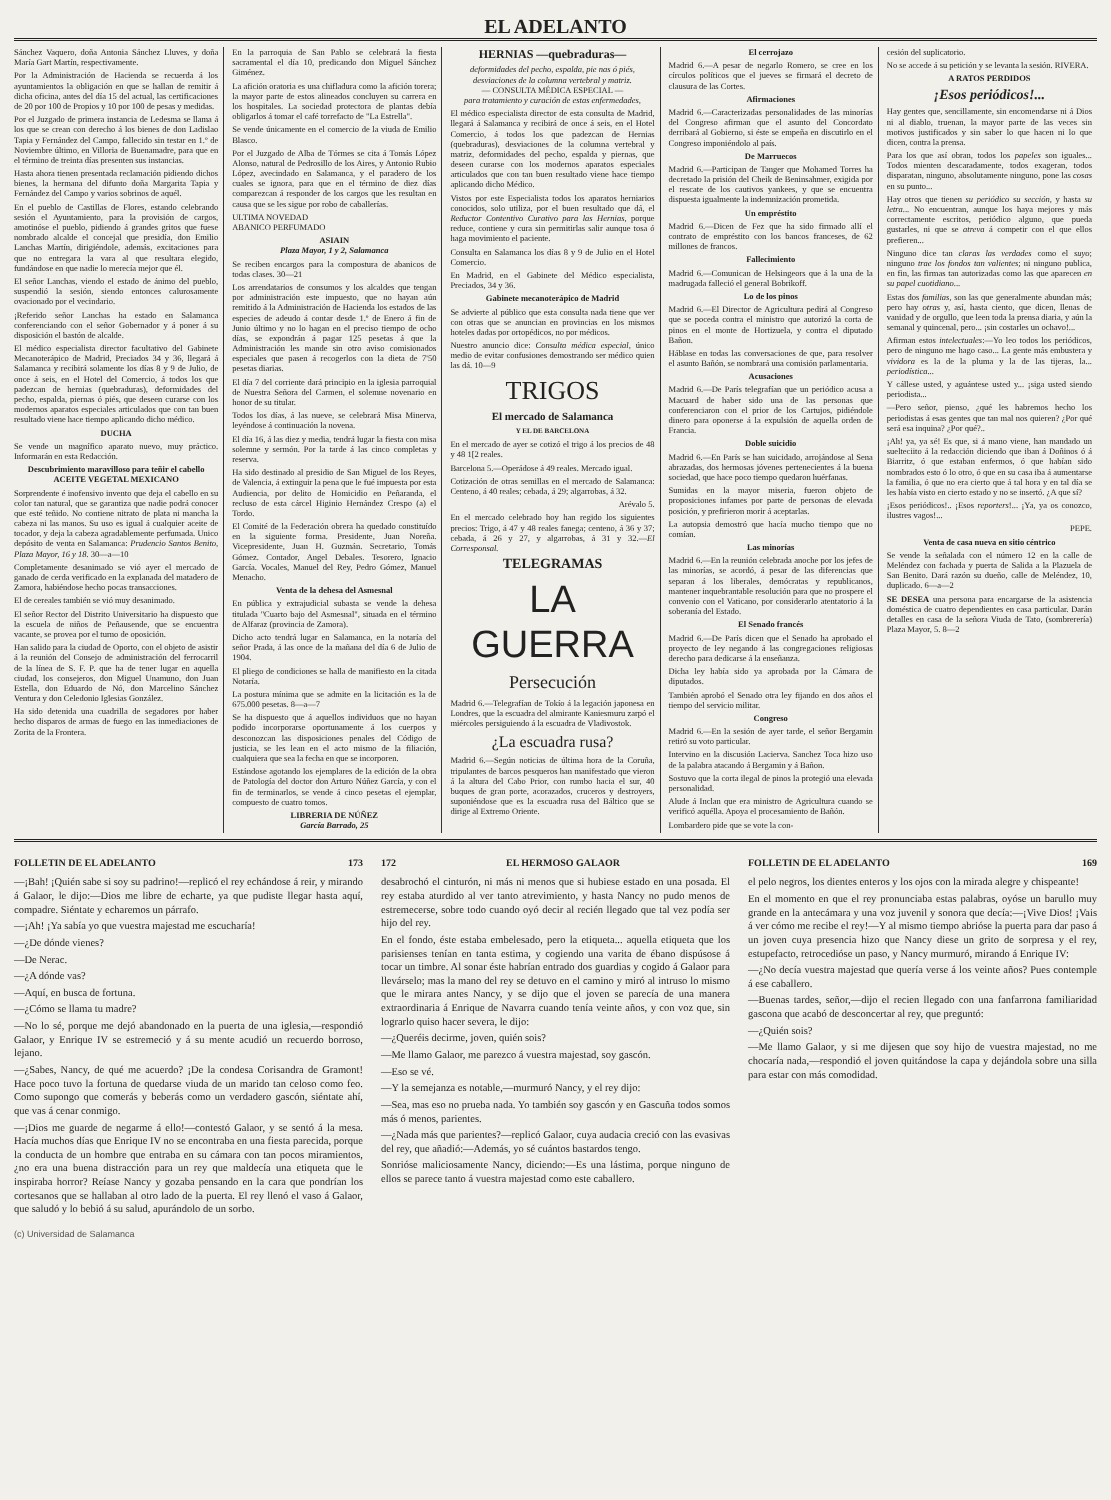EL ADELANTO
Sánchez Vaquero, doña Antonia Sánchez Lluves, y doña María Gart Martín, respectivamente.
Por la Administración de Hacienda se recuerda á los ayuntamientos la obligación en que se hallan de remitir á dicha oficina, antes del día 15 del actual, las certificaciones de 20 por 100 de Propios y 10 por 100 de pesas y medidas.
Por el Juzgado de primera instancia de Ledesma se llama á los que se crean con derecho á los bienes de don Ladislao Tapia y Fernández del Campo, fallecido sin testar en 1.º de Noviembre último, en Villoria de Buenamadre, para que en el término de treinta días presenten sus instancias.
Hasta ahora tienen presentada reclamación pidiendo dichos bienes, la hermana del difunto doña Margarita Tapia y Fernández del Campo y varios sobrinos de aquél.
En el pueblo de Castillas de Flores, estando celebrando sesión el Ayuntamiento, para la provisión de cargos, amotinóse el pueblo, pidiendo á grandes gritos que fuese nombrado alcalde el concejal que presidía, don Emilio Lanchas Martín, dirigiéndole, además, excitaciones para que no entregara la vara al que resultara elegido, fundándose en que nadie lo merecía mejor que él.
El señor Lanchas, viendo el estado de ánimo del pueblo, suspendió la sesión, siendo entonces calurosamente ovacionado por el vecindario.
¡Referido señor Lanchas ha estado en Salamanca conferenciando con el señor Gobernador y á poner á su disposición el bastón de alcalde.
El médico especialista director facultativo del Gabinete Mecanoterápico de Madrid, Preciados 34 y 36, llegará á Salamanca y recibirá solamente los días 8 y 9 de Julio, de once á seis, en el Hotel del Comercio, á todos los que padezcan de hernias (quebraduras), deformidades del pecho, espalda, piernas ó piés, que deseen curarse con los modernos aparatos especiales articulados que con tan buen resultado viene hace tiempo aplicando dicho médico.
DUCHA
Se vende un magnífico aparato nuevo, muy práctico. Informarán en esta Redacción.
Descubrimiento maravilloso para teñir el cabello
ACEITE VEGETAL MEXICANO
Sorprendente é inofensivo invento que deja el cabello en su color tan natural, que se garantiza que nadie podrá conocer que esté teñido. No contiene nitrato de plata ni mancha la cabeza ni las manos. Su uso es igual á cualquier aceite de tocador, y deja la cabeza agradablemente perfumada. Unico depósito de venta en Salamanca: Prudencio Santos Benito, Plaza Mayor, 16 y 18. 30—a—10
Completamente desanimado se vió ayer el mercado de ganado de cerda verificado en la explanada del matadero de Zamora, habiéndose hecho pocas transacciones.
El de cereales también se vió muy desanimado.
El señor Rector del Distrito Universitario ha dispuesto que la escuela de niños de Peñausende, que se encuentra vacante, se provea por el turno de oposición.
Han salido para la ciudad de Oporto, con el objeto de asistir á la reunión del Consejo de administración del ferrocarril de la línea de S. F. P. que ha de tener lugar en aquella ciudad, los consejeros, don Miguel Unamuno, don Juan Estella, don Eduardo de Nó, don Marcelino Sánchez Ventura y don Celedonio Iglesias González.
Ha sido detenida una cuadrilla de segadores por haber hecho disparos de armas de fuego en las inmediaciones de Zorita de la Frontera.
En la parroquia de San Pablo se celebrará la fiesta sacramental el día 10, predicando don Miguel Sánchez Giménez.
La afición oratoria es una chifladura como la afición torera; la mayor parte de estos alineados concluyen su carrera en los hospitales. La sociedad protectora de plantas debía obligarlos á tomar el café torrefacto de "La Estrella".
Se vende únicamente en el comercio de la viuda de Emilio Blasco.
Por el Juzgado de Alba de Tórmes se cita á Tomás López Alonso, natural de Pedrosillo de los Aires, y Antonio Rubio López, avecindado en Salamanca, y el paradero de los cuales se ignora, para que en el término de diez días comparezcan á responder de los cargos que les resultan en causa que se les sigue por robo de caballerías.
ULTIMA NOVEDAD
ABANICO PERFUMADO
ASIAIN
Plaza Mayor, 1 y 2, Salamanca
Se reciben encargos para la compostura de abanicos de todas clases. 30—21
Los arrendatarios de consumos y los alcaldes que tengan por administración este impuesto, que no hayan aún remitido á la Administración de Hacienda los estados de las especies de adeudo á contar desde 1.º de Enero á fin de Junio último y no lo hagan en el preciso tiempo de ocho días, se expondrán á pagar 125 pesetas á que la Administración les mande sin otro aviso comisionados especiales que pasen á recogerlos con la dieta de 7'50 pesetas diarias.
El día 7 del corriente dará principio en la iglesia parroquial de Nuestra Señora del Carmen, el solemne novenario en honor de su titular.
Todos los días, á las nueve, se celebrará Misa Minerva, leyéndose á continuación la novena.
El día 16, á las diez y media, tendrá lugar la fiesta con misa solemne y sermón. Por la tarde á las cinco completas y reserva.
Ha sido destinado al presidio de San Miguel de los Reyes, de Valencia, á extinguir la pena que le fué impuesta por esta Audiencia, por delito de Homicidio en Peñaranda, el recluso de esta cárcel Higinio Hernández Crespo (a) el Tordo.
El Comité de la Federación obrera ha quedado constituído en la siguiente forma. Presidente, Juan Noreña. Vicepresidente, Juan H. Guzmán. Secretario, Tomás Gómez. Contador, Angel Debales. Tesorero, Ignacio García. Vocales, Manuel del Rey, Pedro Gómez, Manuel Menacho.
Venta de la dehesa del Asmesnal
En pública y extrajudicial subasta se vende la dehesa titulada "Cuarto bajo del Asmesnal", situada en el término de Alfaraz (provincia de Zamora).
Dicho acto tendrá lugar en Salamanca, en la notaría del señor Prada, á las once de la mañana del día 6 de Julio de 1904.
El pliego de condiciones se halla de manifiesto en la citada Notaría.
La postura mínima que se admite en la licitación es la de 675.000 pesetas. 8—a—7
Se ha dispuesto que á aquellos individuos que no hayan podido incorporarse oportunamente á los cuerpos y desconozcan las disposiciones penales del Código de justicia, se les lean en el acto mismo de la filiación, cualquiera que sea la fecha en que se incorporen.
Estándose agotando los ejemplares de la edición de la obra de Patología del doctor don Arturo Núñez García, y con el fin de terminarlos, se vende á cinco pesetas el ejemplar, compuesto de cuatro tomos.
LIBRERIA DE NÚÑEZ
García Barrado, 25
HERNIAS —quebraduras—
deformidades del pecho, espalda, pie nas ó piés, desviaciones de la columna vertebral y matriz.
— CONSULTA MÉDICA ESPECIAL —
para tratamiento y curación de estas enfermedades,
El médico especialista director de esta consulta de Madrid, llegará á Salamanca y recibirá de once á seis, en el Hotel Comercio, á todos los que padezcan de Hernias (quebraduras), desviaciones de la columna vertebral y matriz, deformidades del pecho, espalda y piernas, que deseen curarse con los modernos aparatos especiales articulados que con tan buen resultado viene hace tiempo aplicando dicho Médico.
Vistos por este Especialista todos los aparatos herniarios conocidos, solo utiliza, por el buen resultado que dá, el Reductor Contentivo Curativo para las Hernias, porque reduce, contiene y cura sin permitirlas salir aunque tosa ó haga movimiento el paciente.
Consulta en Salamanca los días 8 y 9 de Julio en el Hotel Comercio.
En Madrid, en el Gabinete del Médico especialista, Preciados, 34 y 36.
Gabinete mecanoterápico de Madrid
Se advierte al público que esta consulta nada tiene que ver con otras que se anuncian en provincias en los mismos hoteles dadas por ortopédicos, no por médicos.
Nuestro anuncio dice: Consulta médica especial, único medio de evitar confusiones demostrando ser médico quien las dá. 10—9
TRIGOS
El mercado de Salamanca
Y EL DE BARCELONA
En el mercado de ayer se cotizó el trigo á los precios de 48 y 48 1[2 reales.
Barcelona 5.—Operádose á 49 reales. Mercado igual.
Cotización de otras semillas en el mercado de Salamanca: Centeno, á 40 reales; cebada, á 29; algarrobas, á 32.
Arévalo 5.
En el mercado celebrado hoy han regido los siguientes precios: Trigo, á 47 y 48 reales fanega; centeno, á 36 y 37; cebada, á 26 y 27, y algarrobas, á 31 y 32.—El Corresponsal.
TELEGRAMAS
LA GUERRA
Persecución
Madrid 6.—Telegrafían de Tokío á la legación japonesa en Londres, que la escuadra del almirante Kaniesmuru zarpó el miércoles persiguiendo á la escuadra de Vladivostok.
¿La escuadra rusa?
Madrid 6.—Según noticias de última hora de la Coruña, tripulantes de barcos pesqueros han manifestado que vieron á la altura del Cabo Prior, con rumbo hacia el sur, 40 buques de gran porte, acorazados, cruceros y destroyers, suponiéndose que es la escuadra rusa del Báltico que se dirige al Extremo Oriente.
El cerrojazo
Madrid 6.—A pesar de negarlo Romero, se cree en los círculos políticos que el jueves se firmará el decreto de clausura de las Cortes.
Afirmaciones
Madrid 6.—Caracterizadas personalidades de las minorías del Congreso afirman que el asunto del Concordato derribará al Gobierno, si éste se empeña en discutirlo en el Congreso imponiéndolo al país.
De Marruecos
Madrid 6.—Participan de Tanger que Mohamed Torres ha decretado la prisión del Cheik de Beninsahmer, exigida por el rescate de los cautivos yankees, y que se encuentra dispuesta igualmente la indemnización prometida.
Un empréstito
Madrid 6.—Dicen de Fez que ha sido firmado allí el contrato de empréstito con los bancos franceses, de 62 millones de francos.
Fallecimiento
Madrid 6.—Comunican de Helsingeors que á la una de la madrugada falleció el general Bobrikoff.
Lo de los pinos
Madrid 6.—El Director de Agricultura pedirá al Congreso que se poceda contra el ministro que autorizó la corta de pinos en el monte de Hortizuela, y contra el diputado Bañon.
Háblase en todas las conversaciones de que, para resolver el asunto Bañón, se nombrará una comisión parlamentaria.
Acusaciones
Madrid 6.—De París telegrafían que un periódico acusa a Macuard de haber sido una de las personas que conferenciaron con el prior de los Cartujos, pidiéndole dinero para oponerse á la expulsión de aquella orden de Francia.
Doble suicidio
Madrid 6.—En París se han suicidado, arrojándose al Sena abrazadas, dos hermosas jóvenes pertenecientes á la buena sociedad, que hace poco tiempo quedaron huérfanas.
Sumidas en la mayor miseria, fueron objeto de proposiciones infames por parte de personas de elevada posición, y prefirieron morir á aceptarlas.
La autopsia demostró que hacía mucho tiempo que no comían.
Las minorías
Madrid 6.—En la reunión celebrada anoche por los jefes de las minorías, se acordó, á pesar de las diferencias que separan á los liberales, demócratas y republicanos, mantener inquebrantable resolución para que no prospere el convenio con el Vaticano, por considerarlo atentatorio á la soberanía del Estado.
El Senado francés
Madrid 6.—De París dicen que el Senado ha aprobado el proyecto de ley negando á las congregaciones religiosas derecho para dedicarse á la enseñanza.
Dicha ley había sido ya aprobada por la Cámara de diputados.
También aprobó el Senado otra ley fijando en dos años el tiempo del servicio militar.
Congreso
Madrid 6.—En la sesión de ayer tarde, el señor Bergamin retiró su voto particular.
Intervino en la discusión Lacierva. Sanchez Toca hizo uso de la palabra atacando á Bergamin y á Bañon.
Sostuvo que la corta ilegal de pinos la protegió una elevada personalidad.
Alude á Inclan que era ministro de Agricultura cuando se verificó aquélla. Apoya el procesamiento de Bañón.
Lombardero pide que se vote la con-
cesión del suplicatorio.
No se accede á su petición y se levanta la sesión. RIVERA.
A RATOS PERDIDOS
¡Esos periódicos!...
Hay gentes que, sencillamente, sin encomendarse ni á Dios ni al diablo, truenan, la mayor parte de las veces sin motivos justificados y sin saber lo que hacen ni lo que dicen, contra la prensa.
Para los que así obran, todos los papeles son iguales... Todos mienten descaradamente, todos exageran, todos disparatan, ninguno, absolutamente ninguno, pone las cosas en su punto...
Hay otros que tienen su periódico su sección, y hasta su letra... No encuentran, aunque los haya mejores y más correctamente escritos, periódico alguno, que pueda gustarles, ni que se atreva á competir con el que ellos prefieren...
Ninguno dice tan claras las verdades como el suyo; ninguno trae los fondos tan valientes; ni ninguno publica, en fin, las firmas tan autorizadas como las que aparecen en su papel cuotidiano...
Estas dos familias, son las que generalmente abundan más; pero hay otras y, así, hasta ciento, que dicen, llenas de vanidad y de orgullo, que leen toda la prensa diaria, y aún la semanal y quincenal, pero... ¡sin costarles un ochavo!...
Afirman estos intelectuales:—Yo leo todos los periódicos, pero de ninguno me hago caso... La gente más embustera y vividora es la de la pluma y la de las tijeras, la... periodística...
Y cállese usted, y aguántese usted y... ¡siga usted siendo periodista...
—Pero señor, pienso, ¿qué les habremos hecho los periodistas á esas gentes que tan mal nos quieren? ¿Por qué será esa inquina? ¿Por qué?..
¡Ah! ya, ya sé! Es que, si á mano viene, han mandado un suelteciito á la redacción diciendo que iban á Doñinos ó á Biarritz, ó que estaban enfermos, ó que habían sido nombrados esto ó lo otro, ó que en su casa iba á aumentarse la familia, ó que no era cierto que á tal hora y en tal día se les había visto en cierto estado y no se insertó. ¿A que sí?
¡Esos periódicos!.. ¡Esos reporters!... ¡Ya, ya os conozco, ilustres vagos!...
PEPE.
Venta de casa nueva en sitio céntrico
Se vende la señalada con el número 12 en la calle de Meléndez con fachada y puerta de Salida a la Plazuela de San Benito. Dará razón su dueño, calle de Meléndez, 10, duplicado. 6—a—2
SE DESEA una persona para encargarse de la asistencia doméstica de cuatro dependientes en casa particular. Darán detalles en casa de la señora Viuda de Tato, (sombrerería) Plaza Mayor, 5. 8—2
FOLLETIN DE EL ADELANTO 173
—¡Bah! ¡Quién sabe si soy su padrino!—replicó el rey echándose á reir, y mirando á Galaor, le dijo:—Dios me libre de echarte, ya que pudiste llegar hasta aquí, compadre. Siéntate y echaremos un párrafo.
—¡Ah! ¡Ya sabía yo que vuestra majestad me escucharía!
—¿De dónde vienes?
—De Nerac.
—¿A dónde vas?
—Aquí, en busca de fortuna.
—¿Cómo se llama tu madre?
—No lo sé, porque me dejó abandonado en la puerta de una iglesia,—respondió Galaor, y Enrique IV se estremeció y á su mente acudió un recuerdo borroso, lejano.
—¿Sabes, Nancy, de qué me acuerdo? ¡De la condesa Corisandra de Gramont! Hace poco tuvo la fortuna de quedarse viuda de un marido tan celoso como feo. Como supongo que comerás y beberás como un verdadero gascón, siéntate ahí, que vas á cenar conmigo.
—¡Dios me guarde de negarme á ello!—contestó Galaor, y se sentó á la mesa. Hacía muchos días que Enrique IV no se encontraba en una fiesta parecida, porque la conducta de un hombre que entraba en su cámara con tan pocos miramientos, ¿no era una buena distracción para un rey que maldecía una etiqueta que le inspiraba horror? Reíase Nancy y gozaba pensando en la cara que pondrían los cortesanos que se hallaban al otro lado de la puerta. El rey llenó el vaso á Galaor, que saludó y lo bebió á su salud, apurándolo de un sorbo.
172 EL HERMOSO GALAOR
desabrochó el cinturón, ni más ni menos que si hubiese estado en una posada. El rey estaba aturdido al ver tanto atrevimiento, y hasta Nancy no pudo menos de estremecerse, sobre todo cuando oyó decir al recién llegado que tal vez podía ser hijo del rey.
En el fondo, éste estaba embelesado, pero la etiqueta... aquella etiqueta que los parisienses tenían en tanta estima, y cogiendo una varita de ébano dispúsose á tocar un timbre. Al sonar éste habrían entrado dos guardias y cogido á Galaor para llevárselo; mas la mano del rey se detuvo en el camino y miró al intruso lo mismo que le mirara antes Nancy, y se dijo que el joven se parecía de una manera extraordinaria á Enrique de Navarra cuando tenía veinte años, y con voz que, sin lograrlo quiso hacer severa, le dijo:
—¿Queréis decirme, joven, quién sois?
—Me llamo Galaor, me parezco á vuestra majestad, soy gascón.
—Eso se vé.
—Y la semejanza es notable,—murmuró Nancy, y el rey dijo:
—Sea, mas eso no prueba nada. Yo también soy gascón y en Gascuña todos somos más ó menos, parientes.
—¿Nada más que parientes?—replicó Galaor, cuya audacia creció con las evasivas del rey, que añadió:—Además, yo sé cuántos bastardos tengo.
Sonrióse maliciosamente Nancy, diciendo:—Es una lástima, porque ninguno de ellos se parece tanto á vuestra majestad como este caballero.
FOLLETIN DE EL ADELANTO 169
el pelo negros, los dientes enteros y los ojos con la mirada alegre y chispeante!
En el momento en que el rey pronunciaba estas palabras, oyóse un barullo muy grande en la antecámara y una voz juvenil y sonora que decía:—¡Vive Dios! ¡Vais á ver cómo me recibe el rey!—Y al mismo tiempo abrióse la puerta para dar paso á un joven cuya presencia hizo que Nancy diese un grito de sorpresa y el rey, estupefacto, retrocedióse un paso, y Nancy murmuró, mirando á Enrique IV:
—¿No decía vuestra majestad que quería verse á los veinte años? Pues contemple á ese caballero.
—Buenas tardes, señor,—dijo el recien llegado con una fanfarrona familiaridad gascona que acabó de desconcertar al rey, que preguntó:
—¿Quién sois?
—Me llamo Galaor, y si me dijesen que soy hijo de vuestra majestad, no me chocaría nada,—respondió el joven quitándose la capa y dejándola sobre una silla para estar con más comodidad.
(c) Universidad de Salamanca